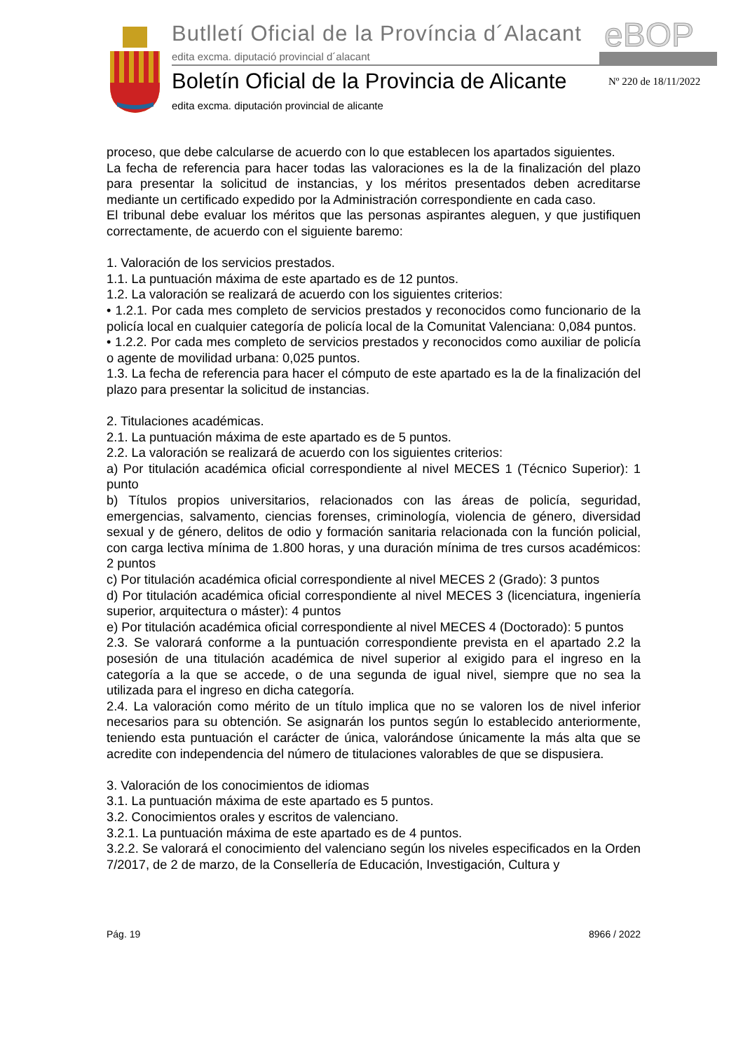Butlletí Oficial de la Província d´Alacant
edita excma. diputació provincial d´alacant
eBOP
Boletín Oficial de la Provincia de Alicante
edita excma. diputación provincial de alicante
Nº 220 de 18/11/2022
proceso, que debe calcularse de acuerdo con lo que establecen los apartados siguientes.
La fecha de referencia para hacer todas las valoraciones es la de la finalización del plazo para presentar la solicitud de instancias, y los méritos presentados deben acreditarse mediante un certificado expedido por la Administración correspondiente en cada caso.
El tribunal debe evaluar los méritos que las personas aspirantes aleguen, y que justifiquen correctamente, de acuerdo con el siguiente baremo:
1. Valoración de los servicios prestados.
1.1. La puntuación máxima de este apartado es de 12 puntos.
1.2. La valoración se realizará de acuerdo con los siguientes criterios:
• 1.2.1. Por cada mes completo de servicios prestados y reconocidos como funcionario de la policía local en cualquier categoría de policía local de la Comunitat Valenciana: 0,084 puntos.
• 1.2.2. Por cada mes completo de servicios prestados y reconocidos como auxiliar de policía o agente de movilidad urbana: 0,025 puntos.
1.3. La fecha de referencia para hacer el cómputo de este apartado es la de la finalización del plazo para presentar la solicitud de instancias.
2. Titulaciones académicas.
2.1. La puntuación máxima de este apartado es de 5 puntos.
2.2. La valoración se realizará de acuerdo con los siguientes criterios:
a) Por titulación académica oficial correspondiente al nivel MECES 1 (Técnico Superior): 1 punto
b) Títulos propios universitarios, relacionados con las áreas de policía, seguridad, emergencias, salvamento, ciencias forenses, criminología, violencia de género, diversidad sexual y de género, delitos de odio y formación sanitaria relacionada con la función policial, con carga lectiva mínima de 1.800 horas, y una duración mínima de tres cursos académicos: 2 puntos
c) Por titulación académica oficial correspondiente al nivel MECES 2 (Grado): 3 puntos
d) Por titulación académica oficial correspondiente al nivel MECES 3 (licenciatura, ingeniería superior, arquitectura o máster): 4 puntos
e) Por titulación académica oficial correspondiente al nivel MECES 4 (Doctorado): 5 puntos
2.3. Se valorará conforme a la puntuación correspondiente prevista en el apartado 2.2 la posesión de una titulación académica de nivel superior al exigido para el ingreso en la categoría a la que se accede, o de una segunda de igual nivel, siempre que no sea la utilizada para el ingreso en dicha categoría.
2.4. La valoración como mérito de un título implica que no se valoren los de nivel inferior necesarios para su obtención. Se asignarán los puntos según lo establecido anteriormente, teniendo esta puntuación el carácter de única, valorándose únicamente la más alta que se acredite con independencia del número de titulaciones valorables de que se dispusiera.
3. Valoración de los conocimientos de idiomas
3.1. La puntuación máxima de este apartado es 5 puntos.
3.2. Conocimientos orales y escritos de valenciano.
3.2.1. La puntuación máxima de este apartado es de 4 puntos.
3.2.2. Se valorará el conocimiento del valenciano según los niveles especificados en la Orden 7/2017, de 2 de marzo, de la Consellería de Educación, Investigación, Cultura y
Pág. 19 8966 / 2022